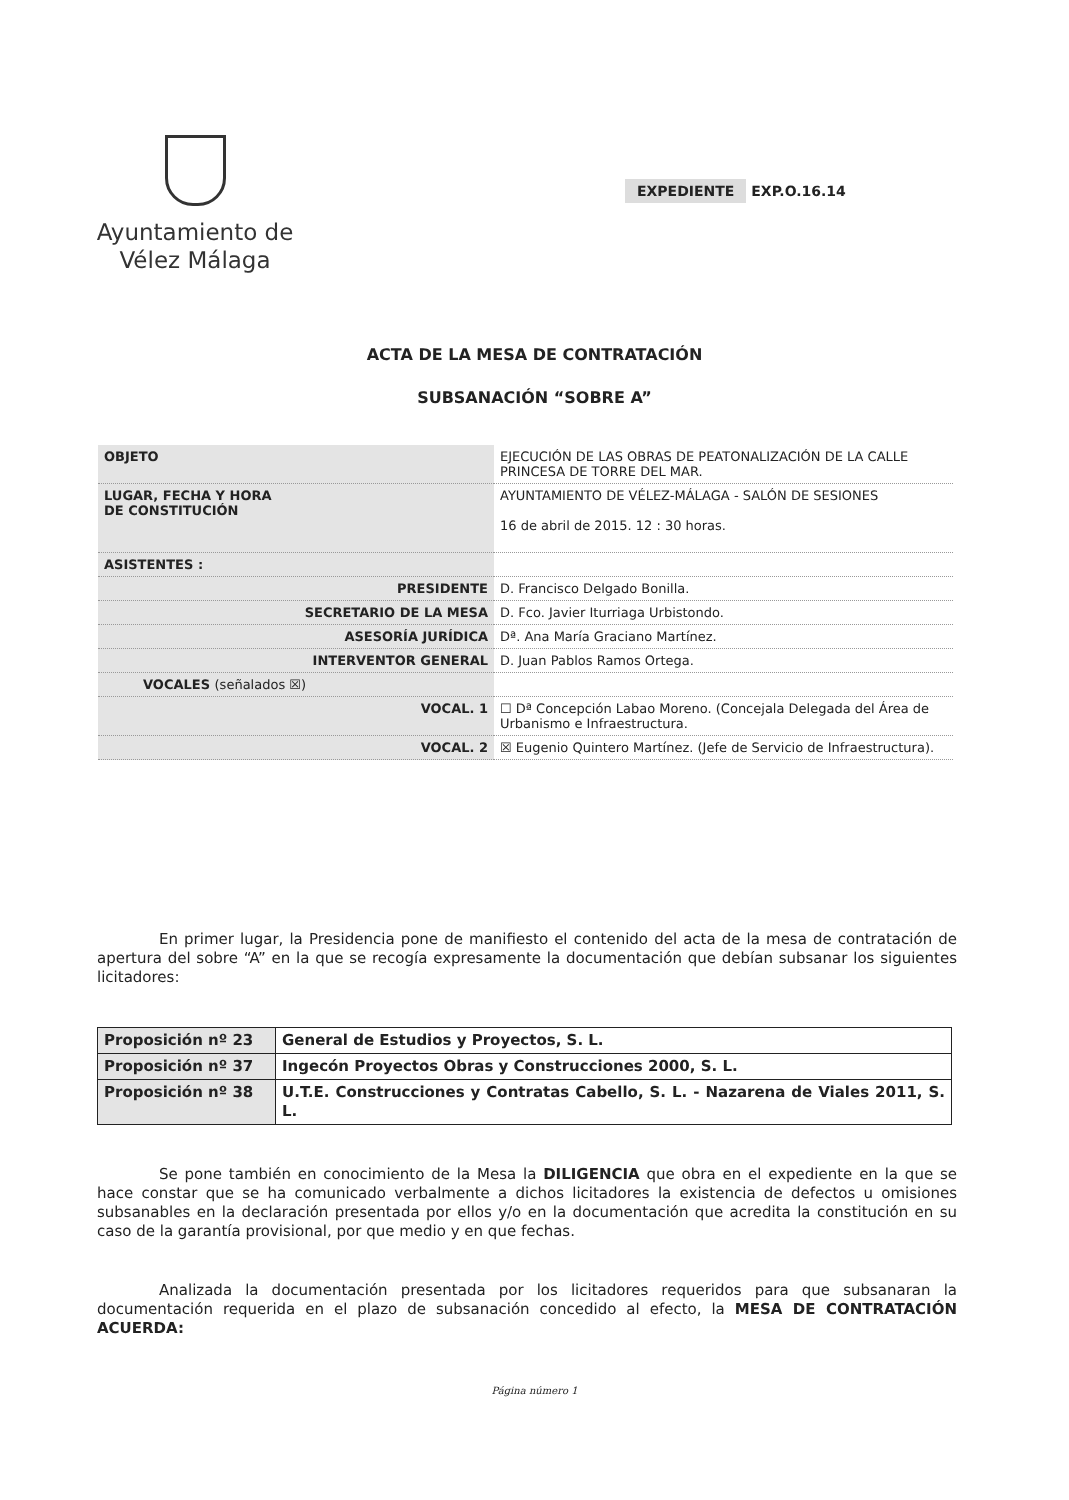Ayuntamiento de
Vélez Málaga
EXPEDIENTE EXP.O.16.14
ACTA DE LA MESA DE CONTRATACIÓN
SUBSANACIÓN “SOBRE A”
| OBJETO | EJECUCIÓN DE LAS OBRAS DE PEATONALIZACIÓN DE LA CALLE PRINCESA DE TORRE DEL MAR. |
| LUGAR, FECHA Y HORA DE CONSTITUCIÓN | AYUNTAMIENTO DE VÉLEZ-MÁLAGA - SALÓN DE SESIONES 16 de abril de 2015. 12 : 30 horas. |
| ASISTENTES : | |
| PRESIDENTE | D. Francisco Delgado Bonilla. |
| SECRETARIO DE LA MESA | D. Fco. Javier Iturriaga Urbistondo. |
| ASESORÍA JURÍDICA | Dª. Ana María Graciano Martínez. |
| INTERVENTOR GENERAL | D. Juan Pablos Ramos Ortega. |
| VOCALES (señalados ☒) | |
| VOCAL. 1 | ☐ Dª Concepción Labao Moreno. (Concejala Delegada del Área de Urbanismo e Infraestructura. |
| VOCAL. 2 | ☒ Eugenio Quintero Martínez. (Jefe de Servicio de Infraestructura). |
En primer lugar, la Presidencia pone de manifiesto el contenido del acta de la mesa de contratación de apertura del sobre “A” en la que se recogía expresamente la documentación que debían subsanar los siguientes licitadores:
| Proposición nº 23 | General de Estudios y Proyectos, S. L. |
| Proposición nº 37 | Ingecón Proyectos Obras y Construcciones 2000, S. L. |
| Proposición nº 38 | U.T.E. Construcciones y Contratas Cabello, S. L. - Nazarena de Viales 2011, S. L. |
Se pone también en conocimiento de la Mesa la DILIGENCIA que obra en el expediente en la que se hace constar que se ha comunicado verbalmente a dichos licitadores la existencia de defectos u omisiones subsanables en la declaración presentada por ellos y/o en la documentación que acredita la constitución en su caso de la garantía provisional, por que medio y en que fechas.
Analizada la documentación presentada por los licitadores requeridos para que subsanaran la documentación requerida en el plazo de subsanación concedido al efecto, la MESA DE CONTRATACIÓN ACUERDA:
Página número 1